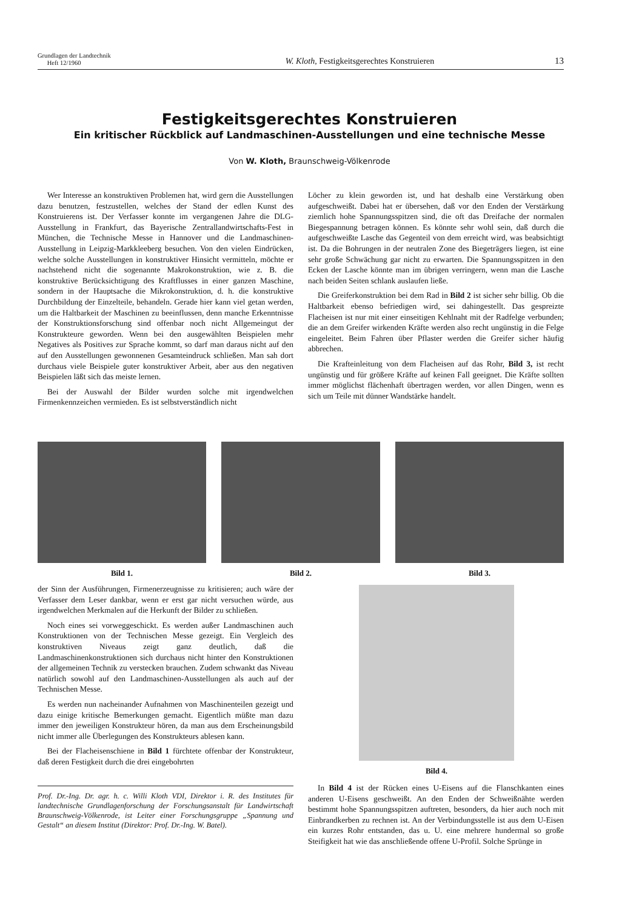Grundlagen der Landtechnik
Heft 12/1960
W. Kloth, Festigkeitsgerechtes Konstruieren
13
Festigkeitsgerechtes Konstruieren
Ein kritischer Rückblick auf Landmaschinen-Ausstellungen und eine technische Messe
Von W. Kloth, Braunschweig-Völkenrode
Wer Interesse an konstruktiven Problemen hat, wird gern die Ausstellungen dazu benutzen, festzustellen, welches der Stand der edlen Kunst des Konstruierens ist. Der Verfasser konnte im vergangenen Jahre die DLG-Ausstellung in Frankfurt, das Bayerische Zentrallandwirtschafts-Fest in München, die Technische Messe in Hannover und die Landmaschinen-Ausstellung in Leipzig-Markkleeberg besuchen. Von den vielen Eindrücken, welche solche Ausstellungen in konstruktiver Hinsicht vermitteln, möchte er nachstehend nicht die sogenannte Makrokonstruktion, wie z. B. die konstruktive Berücksichtigung des Kraftflusses in einer ganzen Maschine, sondern in der Hauptsache die Mikrokonstruktion, d. h. die konstruktive Durchbildung der Einzelteile, behandeln. Gerade hier kann viel getan werden, um die Haltbarkeit der Maschinen zu beeinflussen, denn manche Erkenntnisse der Konstruktionsforschung sind offenbar noch nicht Allgemeingut der Konstrukteure geworden. Wenn bei den ausgewählten Beispielen mehr Negatives als Positives zur Sprache kommt, so darf man daraus nicht auf den auf den Ausstellungen gewonnenen Gesamteindruck schließen. Man sah dort durchaus viele Beispiele guter konstruktiver Arbeit, aber aus den negativen Beispielen läßt sich das meiste lernen.
Bei der Auswahl der Bilder wurden solche mit irgendwelchen Firmenkennzeichen vermieden. Es ist selbstverständlich nicht
Löcher zu klein geworden ist, und hat deshalb eine Verstärkung oben aufgeschweißt. Dabei hat er übersehen, daß vor den Enden der Verstärkung ziemlich hohe Spannungsspitzen sind, die oft das Dreifache der normalen Biegespannung betragen können. Es könnte sehr wohl sein, daß durch die aufgeschweißte Lasche das Gegenteil von dem erreicht wird, was beabsichtigt ist. Da die Bohrungen in der neutralen Zone des Biegeträgers liegen, ist eine sehr große Schwächung gar nicht zu erwarten. Die Spannungsspitzen in den Ecken der Lasche könnte man im übrigen verringern, wenn man die Lasche nach beiden Seiten schlank auslaufen ließe.
Die Greiferkonstruktion bei dem Rad in Bild 2 ist sicher sehr billig. Ob die Haltbarkeit ebenso befriedigen wird, sei dahingestellt. Das gespreizte Flacheisen ist nur mit einer einseitigen Kehlnaht mit der Radfelge verbunden; die an dem Greifer wirkenden Kräfte werden also recht ungünstig in die Felge eingeleitet. Beim Fahren über Pflaster werden die Greifer sicher häufig abbrechen.
Die Krafteinleitung von dem Flacheisen auf das Rohr, Bild 3, ist recht ungünstig und für größere Kräfte auf keinen Fall geeignet. Die Kräfte sollten immer möglichst flächenhaft übertragen werden, vor allen Dingen, wenn es sich um Teile mit dünner Wandstärke handelt.
Bild 1. Bild 2. Bild 3.
der Sinn der Ausführungen, Firmenerzeugnisse zu kritisieren; auch wäre der Verfasser dem Leser dankbar, wenn er erst gar nicht versuchen würde, aus irgendwelchen Merkmalen auf die Herkunft der Bilder zu schließen.
Noch eines sei vorweggeschickt. Es werden außer Landmaschinen auch Konstruktionen von der Technischen Messe gezeigt. Ein Vergleich des konstruktiven Niveaus zeigt ganz deutlich, daß die Landmaschinenkonstruktionen sich durchaus nicht hinter den Konstruktionen der allgemeinen Technik zu verstecken brauchen. Zudem schwankt das Niveau natürlich sowohl auf den Landmaschinen-Ausstellungen als auch auf der Technischen Messe.
Es werden nun nacheinander Aufnahmen von Maschinenteilen gezeigt und dazu einige kritische Bemerkungen gemacht. Eigentlich müßte man dazu immer den jeweiligen Konstrukteur hören, da man aus dem Erscheinungsbild nicht immer alle Überlegungen des Konstrukteurs ablesen kann.
Bei der Flacheisenschiene in Bild 1 fürchtete offenbar der Konstrukteur, daß deren Festigkeit durch die drei eingebohrten
Prof. Dr.-Ing. Dr. agr. h. c. Willi Kloth VDI, Direktor i. R. des Institutes für landtechnische Grundlagenforschung der Forschungsanstalt für Landwirtschaft Braunschweig-Völkenrode, ist Leiter einer Forschungsgruppe „Spannung und Gestalt“ an diesem Institut (Direktor: Prof. Dr.-Ing. W. Batel).
Bild 4.
In Bild 4 ist der Rücken eines U-Eisens auf die Flanschkanten eines anderen U-Eisens geschweißt. An den Enden der Schweißnähte werden bestimmt hohe Spannungsspitzen auftreten, besonders, da hier auch noch mit Einbrandkerben zu rechnen ist. An der Verbindungsstelle ist aus dem U-Eisen ein kurzes Rohr entstanden, das u. U. eine mehrere hundermal so große Steifigkeit hat wie das anschließende offene U-Profil. Solche Sprünge in